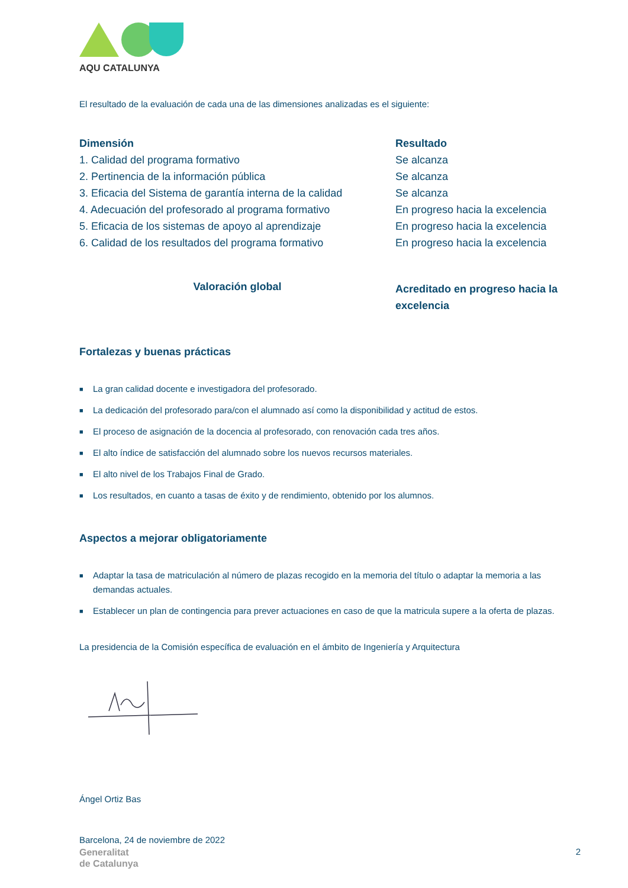AQU CATALUNYA
El resultado de la evaluación de cada una de las dimensiones analizadas es el siguiente:
| Dimensión | Resultado |
| --- | --- |
| 1. Calidad del programa formativo | Se alcanza |
| 2. Pertinencia de la información pública | Se alcanza |
| 3. Eficacia del Sistema de garantía interna de la calidad | Se alcanza |
| 4. Adecuación del profesorado al programa formativo | En progreso hacia la excelencia |
| 5. Eficacia de los sistemas de apoyo al aprendizaje | En progreso hacia la excelencia |
| 6. Calidad de los resultados del programa formativo | En progreso hacia la excelencia |
| Valoración global | Acreditado en progreso hacia la excelencia |
Fortalezas y buenas prácticas
■ La gran calidad docente e investigadora del profesorado.
■ La dedicación del profesorado para/con el alumnado así como la disponibilidad y actitud de estos.
■ El proceso de asignación de la docencia al profesorado, con renovación cada tres años.
■ El alto índice de satisfacción del alumnado sobre los nuevos recursos materiales.
■ El alto nivel de los Trabajos Final de Grado.
■ Los resultados, en cuanto a tasas de éxito y de rendimiento, obtenido por los alumnos.
Aspectos a mejorar obligatoriamente
■ Adaptar la tasa de matriculación al número de plazas recogido en la memoria del título o adaptar la memoria a las demandas actuales.
■ Establecer un plan de contingencia para prever actuaciones en caso de que la matricula supere a la oferta de plazas.
La presidencia de la Comisión específica de evaluación en el ámbito de Ingeniería y Arquitectura
Ángel Ortiz Bas
Barcelona, 24 de noviembre de 2022
Generalitat
de Catalunya
2